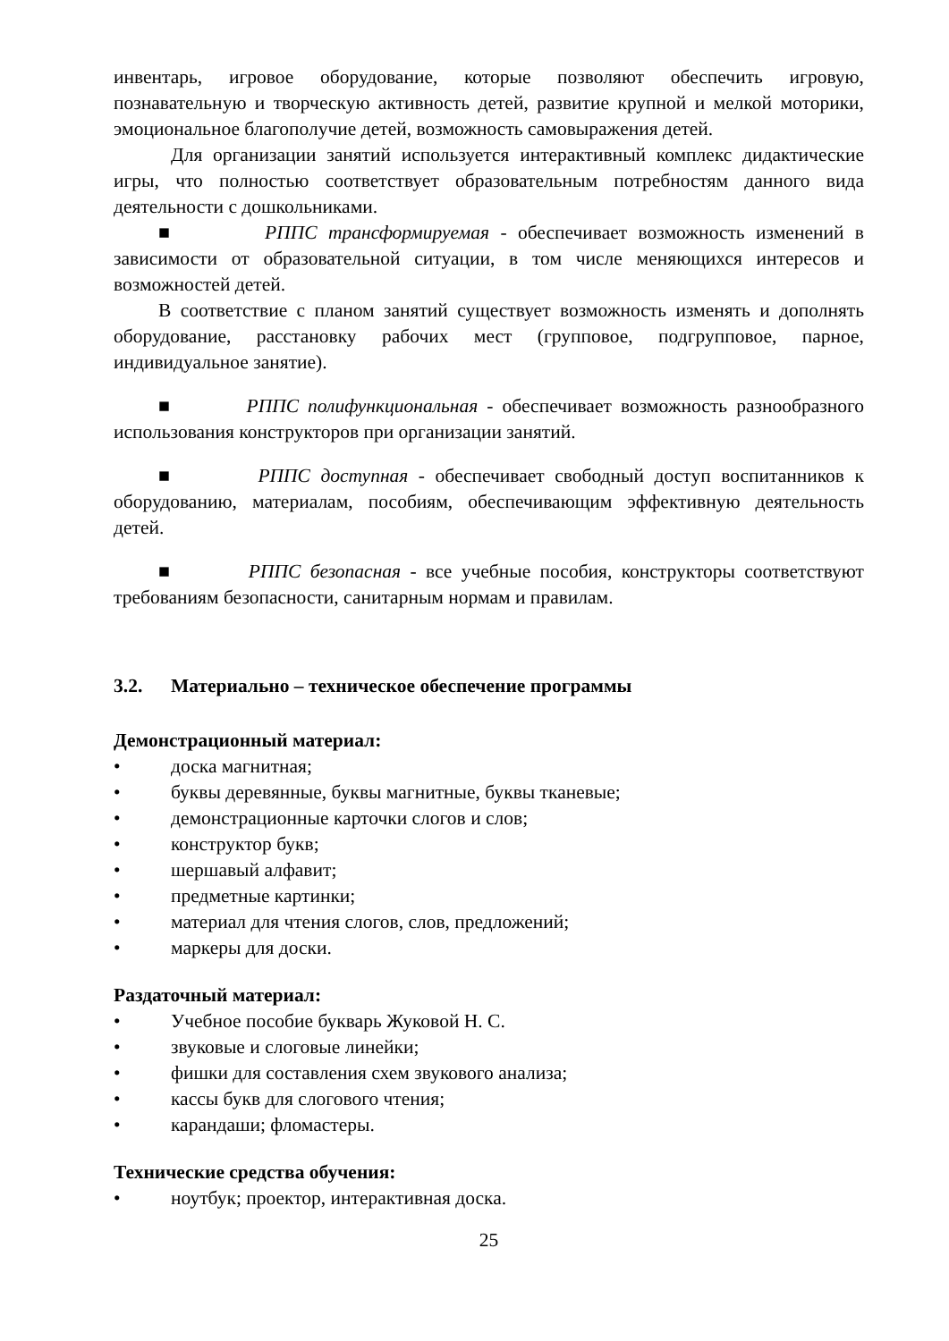инвентарь, игровое оборудование, которые позволяют обеспечить игровую, познавательную и творческую активность детей, развитие крупной и мелкой моторики, эмоциональное благополучие детей, возможность самовыражения детей.
Для организации занятий используется интерактивный комплекс дидактические игры, что полностью соответствует образовательным потребностям данного вида деятельности с дошкольниками.
■ РППС трансформируемая - обеспечивает возможность изменений в зависимости от образовательной ситуации, в том числе меняющихся интересов и возможностей детей.
В соответствие с планом занятий существует возможность изменять и дополнять оборудование, расстановку рабочих мест (групповое, подгрупповое, парное, индивидуальное занятие).
■ РППС полифункциональная - обеспечивает возможность разнообразного использования конструкторов при организации занятий.
■ РППС доступная - обеспечивает свободный доступ воспитанников к оборудованию, материалам, пособиям, обеспечивающим эффективную деятельность детей.
■ РППС безопасная - все учебные пособия, конструкторы соответствуют требованиям безопасности, санитарным нормам и правилам.
3.2. Материально – техническое обеспечение программы
Демонстрационный материал:
• доска магнитная;
• буквы деревянные, буквы магнитные, буквы тканевые;
• демонстрационные карточки слогов и слов;
• конструктор букв;
• шершавый алфавит;
• предметные картинки;
• материал для чтения слогов, слов, предложений;
• маркеры для доски.
Раздаточный материал:
• Учебное пособие букварь Жуковой Н. С.
• звуковые и слоговые линейки;
• фишки для составления схем звукового анализа;
• кассы букв для слогового чтения;
• карандаши; фломастеры.
Технические средства обучения:
• ноутбук; проектор, интерактивная доска.
25